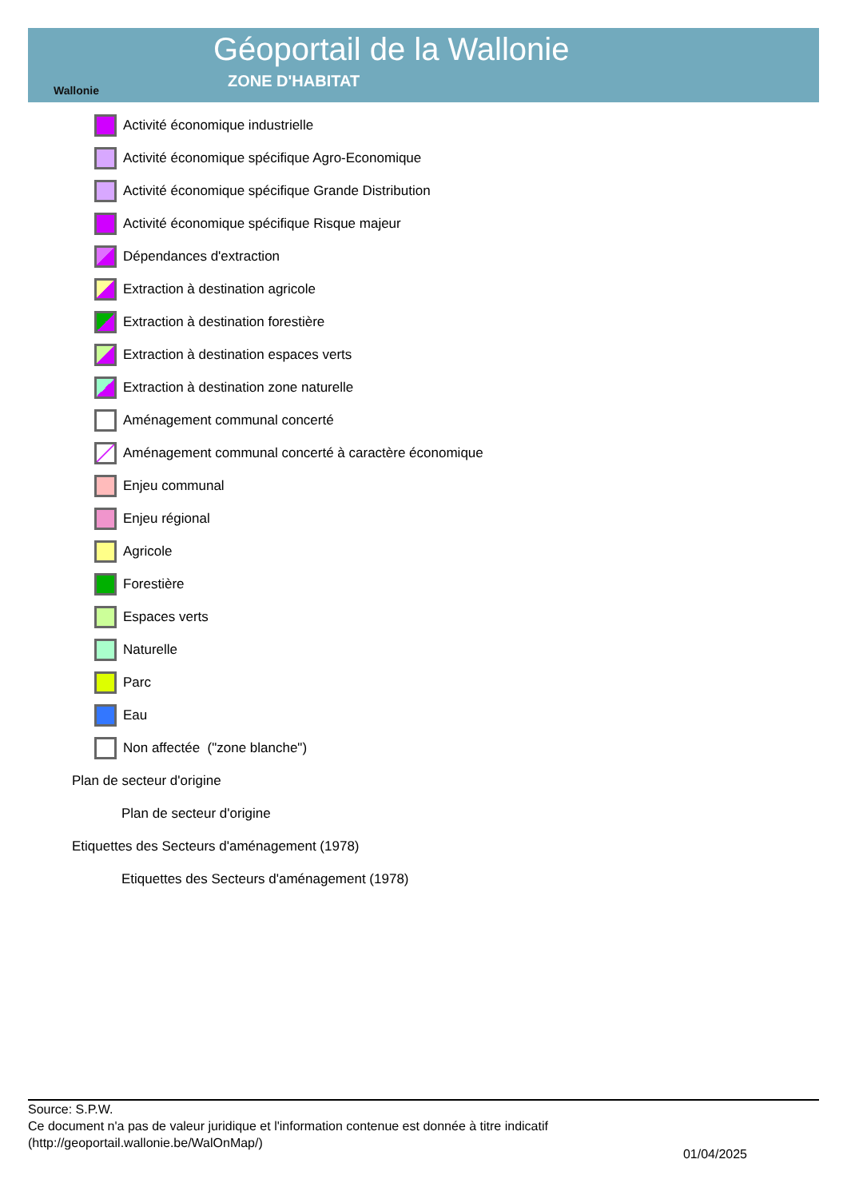Wallonie
Géoportail de la Wallonie
ZONE D'HABITAT
Activité économique industrielle
Activité économique spécifique Agro-Economique
Activité économique spécifique Grande Distribution
Activité économique spécifique Risque majeur
Dépendances d'extraction
Extraction à destination agricole
Extraction à destination forestière
Extraction à destination espaces verts
Extraction à destination zone naturelle
Aménagement communal concerté
Aménagement communal concerté à caractère économique
Enjeu communal
Enjeu régional
Agricole
Forestière
Espaces verts
Naturelle
Parc
Eau
Non affectée ("zone blanche")
Plan de secteur d'origine
Plan de secteur d'origine
Etiquettes des Secteurs d'aménagement (1978)
Etiquettes des Secteurs d'aménagement (1978)
Source: S.P.W.
Ce document n'a pas de valeur juridique et l'information contenue est donnée à titre indicatif
(http://geoportail.wallonie.be/WalOnMap/)
01/04/2025